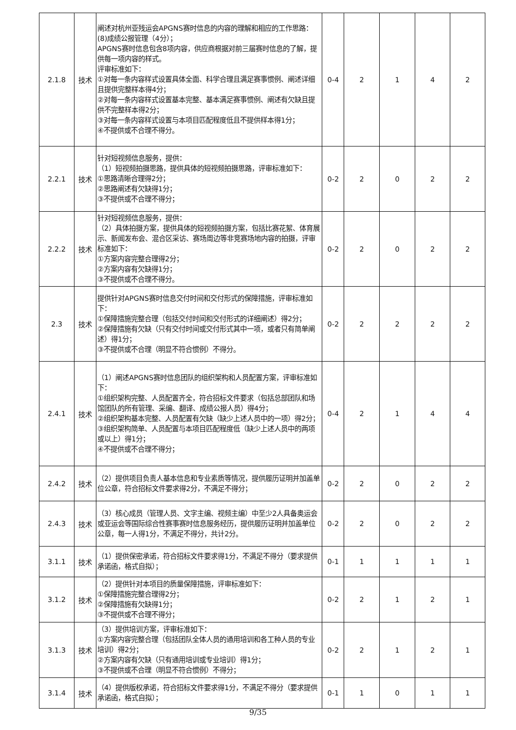| 2.1.8 | 技术 | 阐述对杭州亚残运会APGNS赛时信息的内容的理解和相应的工作思路： (8)成绩公报管理（4分）； APGNS赛时信息包含8项内容，供应商根据对前三届赛时信息的了解，提供每一项内容的样式。 评审标准如下： ①对每一条内容样式设置具体全面、科学合理且满足赛事惯例、阐述详细且提供完整样本得4分； ②对每一条内容样式设置基本完整、基本满足赛事惯例、阐述有欠缺且提供不完整样本得2分； ③对每一条内容样式设置与本项目匹配程度低且不提供样本得1分； ④不提供或不合理不得分。 | 0-4 | 2 | 1 | 4 | 2 |
| 2.2.1 | 技术 | 针对短视频信息服务，提供： （1）短视频拍摄思路，提供具体的短视频拍摄思路，评审标准如下： ①思路清晰合理得2分； ②思路阐述有欠缺得1分； ③不提供或不合理不得分； | 0-2 | 2 | 0 | 2 | 2 |
| 2.2.2 | 技术 | 针对短视频信息服务，提供： （2）具体拍摄方案，提供具体的短视频拍摄方案，包括比赛花絮、体育展示、新闻发布会、混合区采访、赛场周边等非竞赛场地内容的拍摄，评审标准如下： ①方案内容完整合理得2分； ②方案内容有欠缺得1分； ③不提供或不合理不得分。 | 0-2 | 2 | 0 | 2 | 2 |
| 2.3 | 技术 | 提供针对APGNS赛时信息交付时间和交付形式的保障措施，评审标准如下： ①保障措施完整合理（包括交付时间和交付形式的详细阐述）得2分； ②保障措施有欠缺（只有交付时间或交付形式其中一项，或者只有简单阐述）得1分； ③不提供或不合理（明显不符合惯例）不得分。 | 0-2 | 2 | 2 | 2 | 2 |
| 2.4.1 | 技术 | （1）阐述APGNS赛时信息团队的组织架构和人员配置方案，评审标准如下： ①组织架构完整、人员配置齐全，符合招标文件要求（包括总部团队和场馆团队的所有管理、采编、翻译、成绩公报人员）得4分； ②组织架构基本完整、人员配置有欠缺（缺少上述人员中的一项）得2分； ③组织架构简单、人员配置与本项目匹配程度低（缺少上述人员中的两项或以上）得1分； ④不提供或不合理不得分； | 0-4 | 2 | 1 | 4 | 4 |
| 2.4.2 | 技术 | （2）提供项目负责人基本信息和专业素质等情况，提供履历证明并加盖单位公章，符合招标文件要求得2分，不满足不得分； | 0-2 | 2 | 0 | 2 | 2 |
| 2.4.3 | 技术 | （3）核心成员（管理人员、文字主编、视频主编）中至少2人具备奥运会或亚运会等国际综合性赛事赛时信息服务经历，提供履历证明并加盖单位公章，每一人得1分，不满足不得分，共计2分。 | 0-2 | 2 | 0 | 2 | 2 |
| 3.1.1 | 技术 | （1）提供保密承诺，符合招标文件要求得1分，不满足不得分（要求提供承诺函，格式自拟）； | 0-1 | 1 | 1 | 1 | 1 |
| 3.1.2 | 技术 | （2）提供针对本项目的质量保障措施，评审标准如下： ①保障措施完整合理得2分； ②保障措施有欠缺得1分； ③不提供或不合理不得分； | 0-2 | 2 | 1 | 2 | 1 |
| 3.1.3 | 技术 | （3）提供培训方案，评审标准如下： ①方案内容完整合理（包括团队全体人员的通用培训和各工种人员的专业培训）得2分； ②方案内容有欠缺（只有通用培训或专业培训）得1分； ③不提供或不合理（明显不符合惯例）不得分； | 0-2 | 2 | 1 | 2 | 1 |
| 3.1.4 | 技术 | （4）提供版权承诺，符合招标文件要求得1分，不满足不得分（要求提供承诺函，格式自拟）； | 0-1 | 1 | 0 | 1 | 1 |
9/35